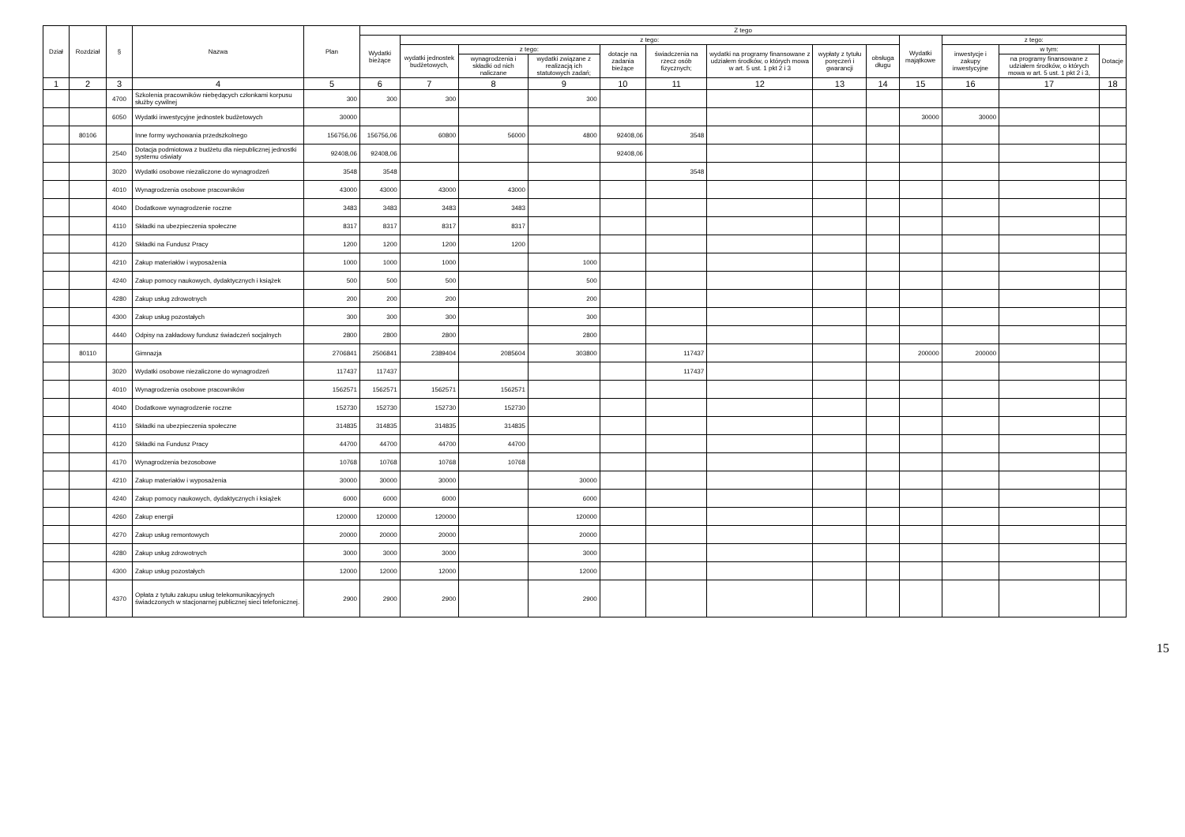| Dział | Rozdział | § | Nazwa | Plan | Z tego | | | | | | | | | | | | |
| --- | --- | --- | --- | --- | --- | --- | --- | --- | --- | --- | --- | --- | --- | --- | --- | --- | --- |
| | | | | | Wydatki bieżące | z tego: | | | | | | | | Wydatki majątkowe | z tego: | | |
| | | | | | | wydatki jednostek budżetowych, | z tego: | | dotacje na zadania bieżące | świadczenia na rzecz osób fizycznych; | wydatki na programy finansowane z udziałem środków, o których mowa w art. 5 ust. 1 pkt 2 i 3 | wypłaty z tytułu poręczeń i gwarancji | obsługa długu | | inwestycje i zakupy inwestycyjne | w tym: | Dotacje |
| | | | | | | | wynagrodzenia i składki od nich naliczane | wydatki związane z realizacją ich statutowych zadań; | | | | | | | | na programy finansowane z udziałem środków, o których mowa w art. 5 ust. 1 pkt 2 i 3, | |
| 1 | 2 | 3 | 4 | 5 | 6 | 7 | 8 | 9 | 10 | 11 | 12 | 13 | 14 | 15 | 16 | 17 | 18 |
| | | 4700 | Szkolenia pracowników niebędących członkami korpusu służby cywilnej | 300 | 300 | 300 | | 300 | | | | | | | | | |
| | | 6050 | Wydatki inwestycyjne jednostek budżetowych | 30000 | | | | | | | | | | 30000 | 30000 | | |
| | 80106 | | Inne formy wychowania przedszkolnego | 156756,06 | 156756,06 | 60800 | 56000 | 4800 | 92408,06 | 3548 | | | | | | | |
| | | 2540 | Dotacja podmiotowa z budżetu dla niepublicznej jednostki systemu oświaty | 92408,06 | 92408,06 | | | | 92408,06 | | | | | | | | |
| | | 3020 | Wydatki osobowe niezaliczone do wynagrodzeń | 3548 | 3548 | | | | | 3548 | | | | | | | |
| | | 4010 | Wynagrodzenia osobowe pracowników | 43000 | 43000 | 43000 | 43000 | | | | | | | | | | |
| | | 4040 | Dodatkowe wynagrodzenie roczne | 3483 | 3483 | 3483 | 3483 | | | | | | | | | | |
| | | 4110 | Składki na ubezpieczenia społeczne | 8317 | 8317 | 8317 | 8317 | | | | | | | | | | |
| | | 4120 | Składki na Fundusz Pracy | 1200 | 1200 | 1200 | 1200 | | | | | | | | | | |
| | | 4210 | Zakup materiałów i wyposażenia | 1000 | 1000 | 1000 | | 1000 | | | | | | | | | |
| | | 4240 | Zakup pomocy naukowych, dydaktycznych i książek | 500 | 500 | 500 | | 500 | | | | | | | | | |
| | | 4280 | Zakup usług zdrowotnych | 200 | 200 | 200 | | 200 | | | | | | | | | |
| | | 4300 | Zakup usług pozostałych | 300 | 300 | 300 | | 300 | | | | | | | | | |
| | | 4440 | Odpisy na zakładowy fundusz świadczeń socjalnych | 2800 | 2800 | 2800 | | 2800 | | | | | | | | | |
| | 80110 | | Gimnazja | 2706841 | 2506841 | 2389404 | 2085604 | 303800 | | 117437 | | | | 200000 | 200000 | | |
| | | 3020 | Wydatki osobowe niezaliczone do wynagrodzeń | 117437 | 117437 | | | | | 117437 | | | | | | | |
| | | 4010 | Wynagrodzenia osobowe pracowników | 1562571 | 1562571 | 1562571 | 1562571 | | | | | | | | | | |
| | | 4040 | Dodatkowe wynagrodzenie roczne | 152730 | 152730 | 152730 | 152730 | | | | | | | | | | |
| | | 4110 | Składki na ubezpieczenia społeczne | 314835 | 314835 | 314835 | 314835 | | | | | | | | | | |
| | | 4120 | Składki na Fundusz Pracy | 44700 | 44700 | 44700 | 44700 | | | | | | | | | | |
| | | 4170 | Wynagrodzenia bezosobowe | 10768 | 10768 | 10768 | 10768 | | | | | | | | | | |
| | | 4210 | Zakup materiałów i wyposażenia | 30000 | 30000 | 30000 | | 30000 | | | | | | | | | |
| | | 4240 | Zakup pomocy naukowych, dydaktycznych i książek | 6000 | 6000 | 6000 | | 6000 | | | | | | | | | |
| | | 4260 | Zakup energii | 120000 | 120000 | 120000 | | 120000 | | | | | | | | | |
| | | 4270 | Zakup usług remontowych | 20000 | 20000 | 20000 | | 20000 | | | | | | | | | |
| | | 4280 | Zakup usług zdrowotnych | 3000 | 3000 | 3000 | | 3000 | | | | | | | | | |
| | | 4300 | Zakup usług pozostałych | 12000 | 12000 | 12000 | | 12000 | | | | | | | | | |
| | | 4370 | Opłata z tytułu zakupu usług telekomunikacyjnych świadczonych w stacjonarnej publicznej sieci telefonicznej. | 2900 | 2900 | 2900 | | 2900 | | | | | | | | | |
15